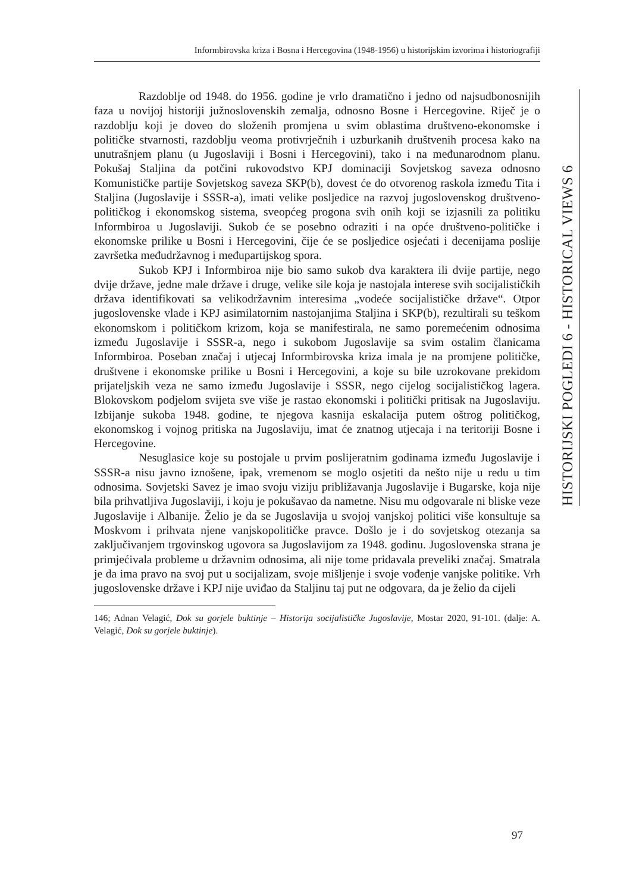Informbirovska kriza i Bosna i Hercegovina (1948-1956) u historijskim izvorima i historiografiji
HISTORIJSKI POGLEDI 6 - HISTORICAL VIEWS 6
Razdoblje od 1948. do 1956. godine je vrlo dramatično i jedno od najsudbonosnijih faza u novijoj historiji južnoslovenskih zemalja, odnosno Bosne i Hercegovine. Riječ je o razdoblju koji je doveo do složenih promjena u svim oblastima društveno-ekonomske i političke stvarnosti, razdoblju veoma protivrječnih i uzburkanih društvenih procesa kako na unutrašnjem planu (u Jugoslaviji i Bosni i Hercegovini), tako i na međunarodnom planu. Pokušaj Staljina da potčini rukovodstvo KPJ dominaciji Sovjetskog saveza odnosno Komunističke partije Sovjetskog saveza SKP(b), dovest će do otvorenog raskola između Tita i Staljina (Jugoslavije i SSSR-a), imati velike posljedice na razvoj jugoslovenskog društveno-političkog i ekonomskog sistema, sveopćeg progona svih onih koji se izjasnili za politiku Informbiroa u Jugoslaviji. Sukob će se posebno odraziti i na opće društveno-političke i ekonomske prilike u Bosni i Hercegovini, čije će se posljedice osjećati i decenijama poslije završetka međudržavnog i međupartijskog spora.
Sukob KPJ i Informbiroa nije bio samo sukob dva karaktera ili dvije partije, nego dvije države, jedne male države i druge, velike sile koja je nastojala interese svih socijalističkih država identifikovati sa velikodržavnim interesima „vodeće socijalističke države“. Otpor jugoslovenske vlade i KPJ asimilatornim nastojanjima Staljina i SKP(b), rezultirali su teškom ekonomskom i političkom krizom, koja se manifestirala, ne samo poremećenim odnosima između Jugoslavije i SSSR-a, nego i sukobom Jugoslavije sa svim ostalim članicama Informbiroa. Poseban značaj i utjecaj Informbirovska kriza imala je na promjene političke, društvene i ekonomske prilike u Bosni i Hercegovini, a koje su bile uzrokovane prekidom prijateljskih veza ne samo između Jugoslavije i SSSR, nego cijelog socijalističkog lagera. Blokovskom podjelom svijeta sve više je rastao ekonomski i politički pritisak na Jugoslaviju. Izbijanje sukoba 1948. godine, te njegova kasnija eskalacija putem oštrog političkog, ekonomskog i vojnog pritiska na Jugoslaviju, imat će znatnog utjecaja i na teritoriji Bosne i Hercegovine.
Nesuglasice koje su postojale u prvim poslijeratnim godinama između Jugoslavije i SSSR-a nisu javno iznošene, ipak, vremenom se moglo osjetiti da nešto nije u redu u tim odnosima. Sovjetski Savez je imao svoju viziju približavanja Jugoslavije i Bugarske, koja nije bila prihvatljiva Jugoslaviji, i koju je pokušavao da nametne. Nisu mu odgovarale ni bliske veze Jugoslavije i Albanije. Želio je da se Jugoslavija u svojoj vanjskoj politici više konsultuje sa Moskvom i prihvata njene vanjskopolitičke pravce. Došlo je i do sovjetskog otezanja sa zaključivanjem trgovinskog ugovora sa Jugoslavijom za 1948. godinu. Jugoslovenska strana je primjećivala probleme u državnim odnosima, ali nije tome pridavala preveliki značaj. Smatrala je da ima pravo na svoj put u socijalizam, svoje mišljenje i svoje vođenje vanjske politike. Vrh jugoslovenske države i KPJ nije uviđao da Staljinu taj put ne odgovara, da je želio da cijeli
146; Adnan Velagić, Dok su gorjele buktinje – Historija socijalističke Jugoslavije, Mostar 2020, 91-101. (dalje: A. Velagić, Dok su gorjele buktinje).
97